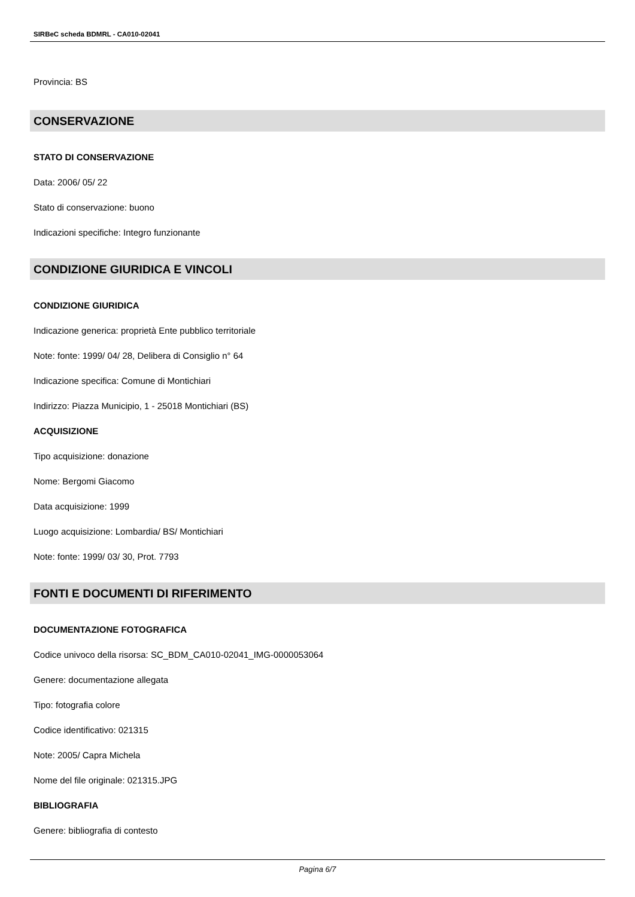SIRBeC scheda BDMRL - CA010-02041
Provincia: BS
CONSERVAZIONE
STATO DI CONSERVAZIONE
Data: 2006/ 05/ 22
Stato di conservazione: buono
Indicazioni specifiche: Integro funzionante
CONDIZIONE GIURIDICA E VINCOLI
CONDIZIONE GIURIDICA
Indicazione generica: proprietà Ente pubblico territoriale
Note: fonte: 1999/ 04/ 28, Delibera di Consiglio n° 64
Indicazione specifica: Comune di Montichiari
Indirizzo: Piazza Municipio, 1 - 25018 Montichiari (BS)
ACQUISIZIONE
Tipo acquisizione: donazione
Nome: Bergomi Giacomo
Data acquisizione: 1999
Luogo acquisizione: Lombardia/ BS/ Montichiari
Note: fonte: 1999/ 03/ 30, Prot. 7793
FONTI E DOCUMENTI DI RIFERIMENTO
DOCUMENTAZIONE FOTOGRAFICA
Codice univoco della risorsa: SC_BDM_CA010-02041_IMG-0000053064
Genere: documentazione allegata
Tipo: fotografia colore
Codice identificativo: 021315
Note: 2005/ Capra Michela
Nome del file originale: 021315.JPG
BIBLIOGRAFIA
Genere: bibliografia di contesto
Pagina 6/7